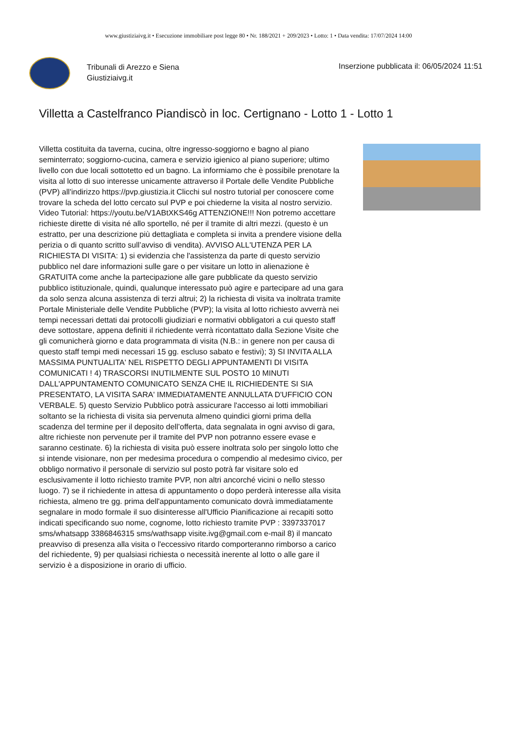www.giustiziaivg.it • Esecuzione immobiliare post legge 80 • Nr. 188/2021 + 209/2023 • Lotto: 1 • Data vendita: 17/07/2024 14:00
Tribunali di Arezzo e Siena
Giustiziaivg.it
Inserzione pubblicata il: 06/05/2024 11:51
Villetta a Castelfranco Piandiscò in loc. Certignano - Lotto 1 - Lotto 1
Villetta costituita da taverna, cucina, oltre ingresso-soggiorno e bagno al piano seminterrato; soggiorno-cucina, camera e servizio igienico al piano superiore; ultimo livello con due locali sottotetto ed un bagno. La informiamo che è possibile prenotare la visita al lotto di suo interesse unicamente attraverso il Portale delle Vendite Pubbliche (PVP) all'indirizzo https://pvp.giustizia.it Clicchi sul nostro tutorial per conoscere come trovare la scheda del lotto cercato sul PVP e poi chiederne la visita al nostro servizio. Video Tutorial: https://youtu.be/V1ABtXKS46g ATTENZIONE!!! Non potremo accettare richieste dirette di visita né allo sportello, né per il tramite di altri mezzi. (questo è un estratto, per una descrizione più dettagliata e completa si invita a prendere visione della perizia o di quanto scritto sull’avviso di vendita). AVVISO ALL'UTENZA PER LA RICHIESTA DI VISITA: 1) si evidenzia che l'assistenza da parte di questo servizio pubblico nel dare informazioni sulle gare o per visitare un lotto in alienazione è GRATUITA come anche la partecipazione alle gare pubblicate da questo servizio pubblico istituzionale, quindi, qualunque interessato può agire e partecipare ad una gara da solo senza alcuna assistenza di terzi altrui; 2) la richiesta di visita va inoltrata tramite Portale Ministeriale delle Vendite Pubbliche (PVP); la visita al lotto richiesto avverrà nei tempi necessari dettati dai protocolli giudiziari e normativi obbligatori a cui questo staff deve sottostare, appena definiti il richiedente verrà ricontattato dalla Sezione Visite che gli comunicherà giorno e data programmata di visita (N.B.: in genere non per causa di questo staff tempi medi necessari 15 gg. escluso sabato e festivi); 3) SI INVITA ALLA MASSIMA PUNTUALITA' NEL RISPETTO DEGLI APPUNTAMENTI DI VISITA COMUNICATI ! 4) TRASCORSI INUTILMENTE SUL POSTO 10 MINUTI DALL'APPUNTAMENTO COMUNICATO SENZA CHE IL RICHIEDENTE SI SIA PRESENTATO, LA VISITA SARA' IMMEDIATAMENTE ANNULLATA D'UFFICIO CON VERBALE. 5) questo Servizio Pubblico potrà assicurare l'accesso ai lotti immobiliari soltanto se la richiesta di visita sia pervenuta almeno quindici giorni prima della scadenza del termine per il deposito dell’offerta, data segnalata in ogni avviso di gara, altre richieste non pervenute per il tramite del PVP non potranno essere evase e saranno cestinate. 6) la richiesta di visita può essere inoltrata solo per singolo lotto che si intende visionare, non per medesima procedura o compendio al medesimo civico, per obbligo normativo il personale di servizio sul posto potrà far visitare solo ed esclusivamente il lotto richiesto tramite PVP, non altri ancorché vicini o nello stesso luogo. 7) se il richiedente in attesa di appuntamento o dopo perderà interesse alla visita richiesta, almeno tre gg. prima dell'appuntamento comunicato dovrà immediatamente segnalare in modo formale il suo disinteresse all'Ufficio Pianificazione ai recapiti sotto indicati specificando suo nome, cognome, lotto richiesto tramite PVP : 3397337017 sms/whatsapp 3386846315 sms/wathsapp visite.ivg@gmail.com e-mail 8) il mancato preavviso di presenza alla visita o l'eccessivo ritardo comporteranno rimborso a carico del richiedente, 9) per qualsiasi richiesta o necessità inerente al lotto o alle gare il servizio è a disposizione in orario di ufficio.